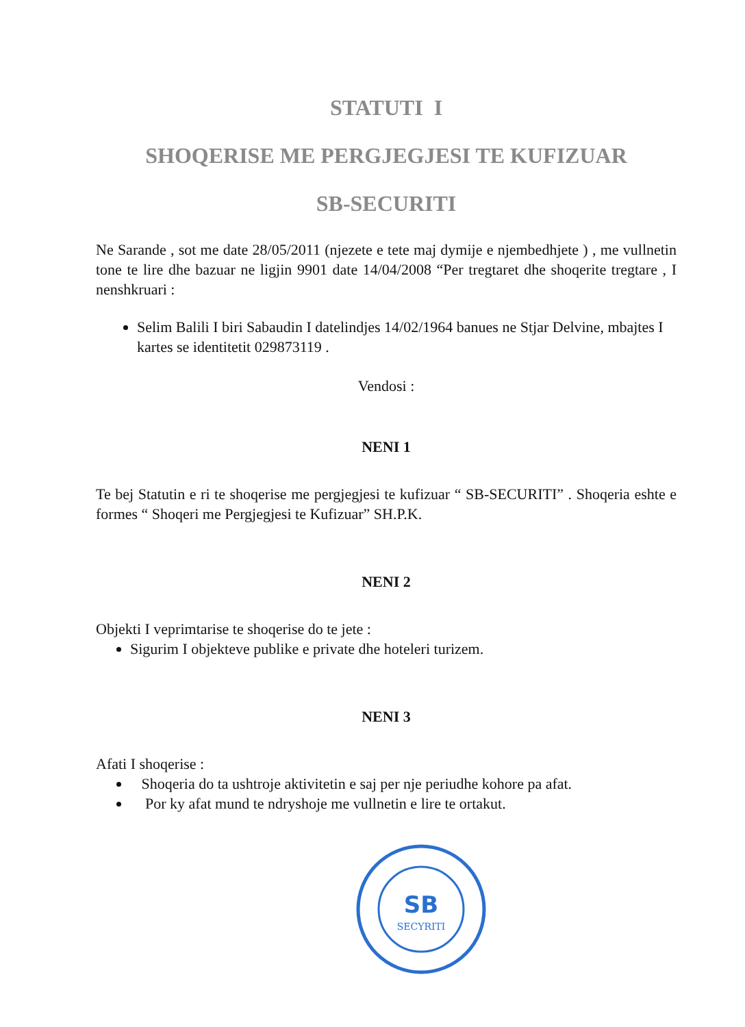STATUTI I
SHOQERISE ME PERGJEGJESI TE KUFIZUAR
SB-SECURITI
Ne Sarande , sot me date 28/05/2011 (njezete e tete maj dymije e njembedhjete ) , me vullnetin tone te lire dhe bazuar ne ligjin 9901 date 14/04/2008 “Per tregtaret dhe shoqerite tregtare , I nenshkruari :
Selim Balili I biri Sabaudin I datelindjes 14/02/1964 banues ne Stjar Delvine, mbajtes I kartes se identitetit 029873119 .
Vendosi :
NENI 1
Te bej Statutin e ri te shoqerise me pergjegjesi te kufizuar “ SB-SECURITI” . Shoqeria eshte e formes “ Shoqeri me Pergjegjesi te Kufizuar” SH.P.K.
NENI 2
Objekti I veprimtarise te shoqerise do te jete :
Sigurim I objekteve publike e private dhe hoteleri turizem.
NENI 3
Afati I shoqerise :
Shoqeria do ta ushtroje aktivitetin e saj per nje periudhe kohore pa afat.
Por ky afat mund te ndryshoje me vullnetin e lire te ortakut.
SB
SECYRITI